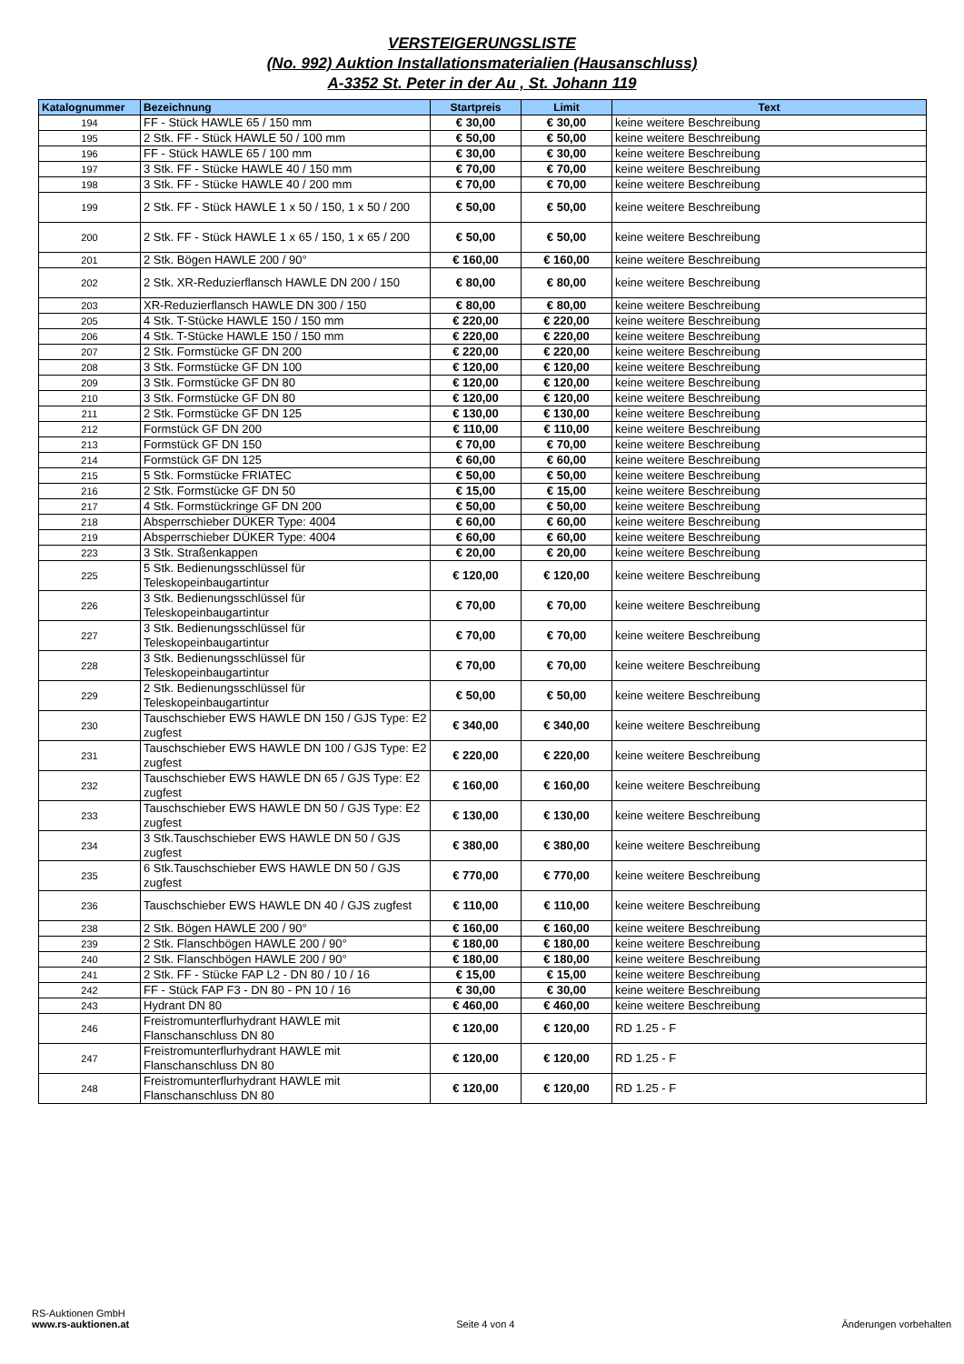VERSTEIGERUNGSLISTE
(No. 992) Auktion Installationsmaterialien (Hausanschluss)
A-3352 St. Peter in der Au , St. Johann 119
| Katalognummer | Bezeichnung | Startpreis | Limit | Text |
| --- | --- | --- | --- | --- |
| 194 | FF - Stück HAWLE 65 / 150 mm | € 30,00 | € 30,00 | keine weitere Beschreibung |
| 195 | 2 Stk. FF - Stück HAWLE 50 / 100 mm | € 50,00 | € 50,00 | keine weitere Beschreibung |
| 196 | FF - Stück HAWLE 65 / 100 mm | € 30,00 | € 30,00 | keine weitere Beschreibung |
| 197 | 3 Stk. FF - Stücke HAWLE 40 / 150 mm | € 70,00 | € 70,00 | keine weitere Beschreibung |
| 198 | 3 Stk. FF - Stücke HAWLE 40 / 200 mm | € 70,00 | € 70,00 | keine weitere Beschreibung |
| 199 | 2 Stk. FF - Stück HAWLE 1 x 50 / 150, 1 x 50 / 200 | € 50,00 | € 50,00 | keine weitere Beschreibung |
| 200 | 2 Stk. FF - Stück HAWLE 1 x 65 / 150, 1 x 65 / 200 | € 50,00 | € 50,00 | keine weitere Beschreibung |
| 201 | 2 Stk. Bögen HAWLE 200 / 90° | € 160,00 | € 160,00 | keine weitere Beschreibung |
| 202 | 2 Stk. XR-Reduzierflansch HAWLE DN 200 / 150 | € 80,00 | € 80,00 | keine weitere Beschreibung |
| 203 | XR-Reduzierflansch HAWLE DN 300 / 150 | € 80,00 | € 80,00 | keine weitere Beschreibung |
| 205 | 4 Stk. T-Stücke HAWLE 150 / 150 mm | € 220,00 | € 220,00 | keine weitere Beschreibung |
| 206 | 4 Stk. T-Stücke HAWLE 150 / 150 mm | € 220,00 | € 220,00 | keine weitere Beschreibung |
| 207 | 2 Stk. Formstücke GF DN 200 | € 220,00 | € 220,00 | keine weitere Beschreibung |
| 208 | 3 Stk. Formstücke GF DN 100 | € 120,00 | € 120,00 | keine weitere Beschreibung |
| 209 | 3 Stk. Formstücke GF DN 80 | € 120,00 | € 120,00 | keine weitere Beschreibung |
| 210 | 3 Stk. Formstücke GF DN 80 | € 120,00 | € 120,00 | keine weitere Beschreibung |
| 211 | 2 Stk. Formstücke GF DN 125 | € 130,00 | € 130,00 | keine weitere Beschreibung |
| 212 | Formstück GF DN 200 | € 110,00 | € 110,00 | keine weitere Beschreibung |
| 213 | Formstück GF DN 150 | € 70,00 | € 70,00 | keine weitere Beschreibung |
| 214 | Formstück GF DN 125 | € 60,00 | € 60,00 | keine weitere Beschreibung |
| 215 | 5 Stk. Formstücke FRIATEC | € 50,00 | € 50,00 | keine weitere Beschreibung |
| 216 | 2 Stk. Formstücke GF DN 50 | € 15,00 | € 15,00 | keine weitere Beschreibung |
| 217 | 4 Stk. Formstückringe GF DN 200 | € 50,00 | € 50,00 | keine weitere Beschreibung |
| 218 | Absperrschieber DÜKER Type: 4004 | € 60,00 | € 60,00 | keine weitere Beschreibung |
| 219 | Absperrschieber DÜKER Type: 4004 | € 60,00 | € 60,00 | keine weitere Beschreibung |
| 223 | 3 Stk. Straßenkappen | € 20,00 | € 20,00 | keine weitere Beschreibung |
| 225 | 5 Stk. Bedienungsschlüssel für Teleskopeinbaugartintur | € 120,00 | € 120,00 | keine weitere Beschreibung |
| 226 | 3 Stk. Bedienungsschlüssel für Teleskopeinbaugartintur | € 70,00 | € 70,00 | keine weitere Beschreibung |
| 227 | 3 Stk. Bedienungsschlüssel für Teleskopeinbaugartintur | € 70,00 | € 70,00 | keine weitere Beschreibung |
| 228 | 3 Stk. Bedienungsschlüssel für Teleskopeinbaugartintur | € 70,00 | € 70,00 | keine weitere Beschreibung |
| 229 | 2 Stk. Bedienungsschlüssel für Teleskopeinbaugartintur | € 50,00 | € 50,00 | keine weitere Beschreibung |
| 230 | Tauschschieber EWS HAWLE DN 150 / GJS Type: E2 zugfest | € 340,00 | € 340,00 | keine weitere Beschreibung |
| 231 | Tauschschieber EWS HAWLE DN 100 / GJS Type: E2 zugfest | € 220,00 | € 220,00 | keine weitere Beschreibung |
| 232 | Tauschschieber EWS HAWLE DN 65 / GJS Type: E2 zugfest | € 160,00 | € 160,00 | keine weitere Beschreibung |
| 233 | Tauschschieber EWS HAWLE DN 50 / GJS Type: E2 zugfest | € 130,00 | € 130,00 | keine weitere Beschreibung |
| 234 | 3 Stk.Tauschschieber EWS HAWLE DN 50 / GJS zugfest | € 380,00 | € 380,00 | keine weitere Beschreibung |
| 235 | 6 Stk.Tauschschieber EWS HAWLE DN 50 / GJS zugfest | € 770,00 | € 770,00 | keine weitere Beschreibung |
| 236 | Tauschschieber EWS HAWLE DN 40 / GJS zugfest | € 110,00 | € 110,00 | keine weitere Beschreibung |
| 238 | 2 Stk. Bögen HAWLE 200 / 90° | € 160,00 | € 160,00 | keine weitere Beschreibung |
| 239 | 2 Stk. Flanschbögen HAWLE 200 / 90° | € 180,00 | € 180,00 | keine weitere Beschreibung |
| 240 | 2 Stk. Flanschbögen HAWLE 200 / 90° | € 180,00 | € 180,00 | keine weitere Beschreibung |
| 241 | 2 Stk. FF - Stücke FAP L2 - DN 80 / 10 / 16 | € 15,00 | € 15,00 | keine weitere Beschreibung |
| 242 | FF - Stück FAP F3 - DN 80 - PN 10 / 16 | € 30,00 | € 30,00 | keine weitere Beschreibung |
| 243 | Hydrant DN 80 | € 460,00 | € 460,00 | keine weitere Beschreibung |
| 246 | Freistromunterflurhydrant HAWLE mit Flanschanschluss DN 80 | € 120,00 | € 120,00 | RD 1.25 - F |
| 247 | Freistromunterflurhydrant HAWLE mit Flanschanschluss DN 80 | € 120,00 | € 120,00 | RD 1.25 - F |
| 248 | Freistromunterflurhydrant HAWLE mit Flanschanschluss DN 80 | € 120,00 | € 120,00 | RD 1.25 - F |
RS-Auktionen GmbH
www.rs-auktionen.at
Seite 4 von 4
Änderungen vorbehalten